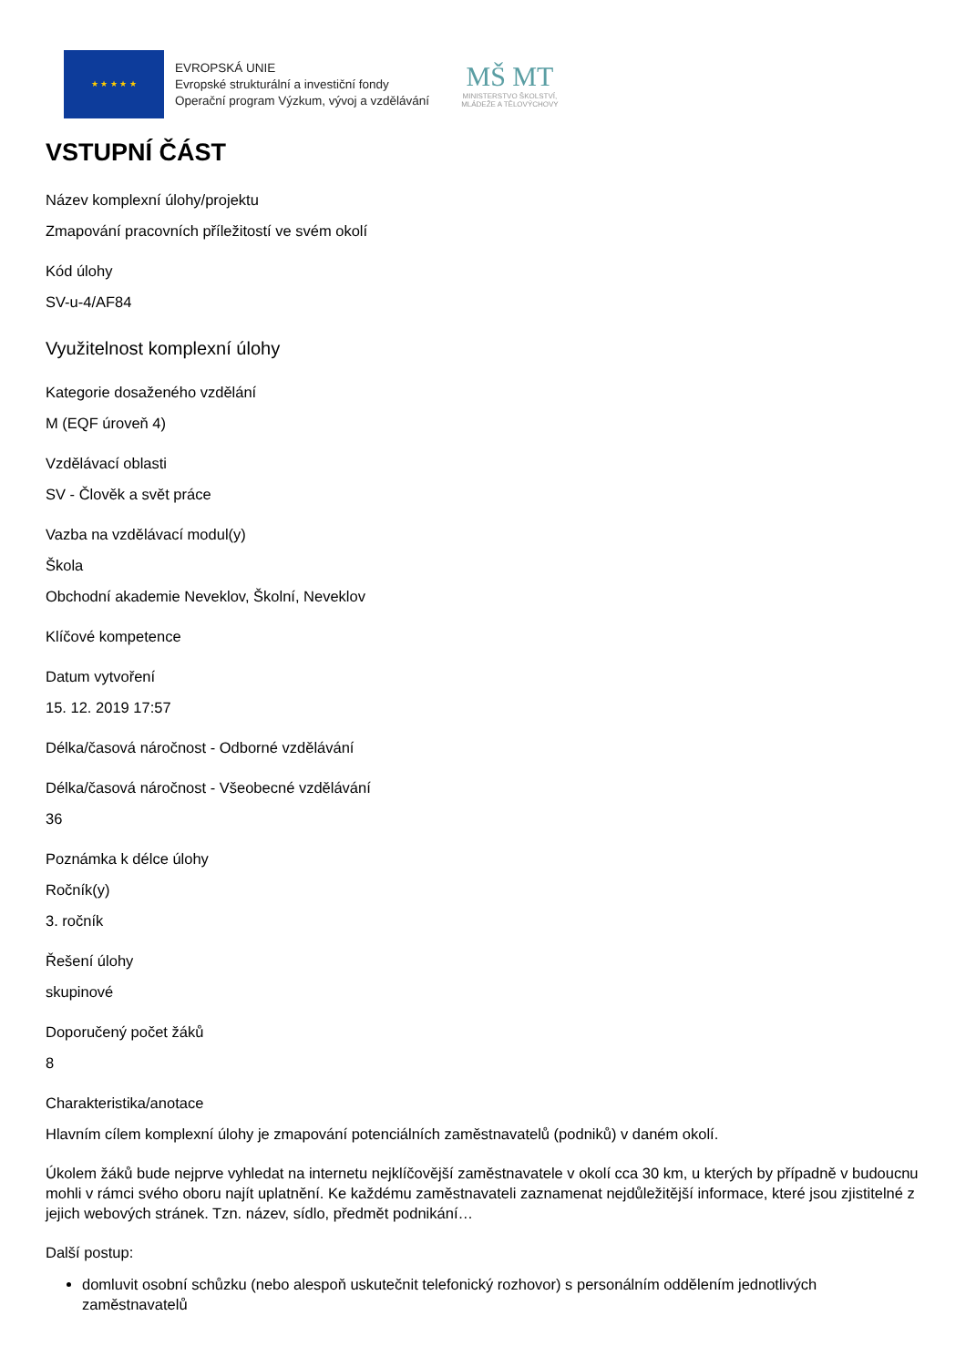★ ★ ★ ★ ★
EVROPSKÁ UNIE
Evropské strukturální a investiční fondy
Operační program Výzkum, vývoj a vzdělávání
MŠ MT
MINISTERSTVO ŠKOLSTVÍ,
MLÁDEŽE A TĚLOVÝCHOVY
VSTUPNÍ ČÁST
Název komplexní úlohy/projektu
Zmapování pracovních příležitostí ve svém okolí
Kód úlohy
SV-u-4/AF84
Využitelnost komplexní úlohy
Kategorie dosaženého vzdělání
M (EQF úroveň 4)
Vzdělávací oblasti
SV - Člověk a svět práce
Vazba na vzdělávací modul(y)
Škola
Obchodní akademie Neveklov, Školní, Neveklov
Klíčové kompetence
Datum vytvoření
15. 12. 2019 17:57
Délka/časová náročnost - Odborné vzdělávání
Délka/časová náročnost - Všeobecné vzdělávání
36
Poznámka k délce úlohy
Ročník(y)
3. ročník
Řešení úlohy
skupinové
Doporučený počet žáků
8
Charakteristika/anotace
Hlavním cílem komplexní úlohy je zmapování potenciálních zaměstnavatelů (podniků) v daném okolí.
Úkolem žáků bude nejprve vyhledat na internetu nejklíčovější zaměstnavatele v okolí cca 30 km, u kterých by případně v budoucnu mohli v rámci svého oboru najít uplatnění. Ke každému zaměstnavateli zaznamenat nejdůležitější informace, které jsou zjistitelné z jejich webových stránek. Tzn. název, sídlo, předmět podnikání…
Další postup:
domluvit osobní schůzku (nebo alespoň uskutečnit telefonický rozhovor) s personálním oddělením jednotlivých zaměstnavatelů